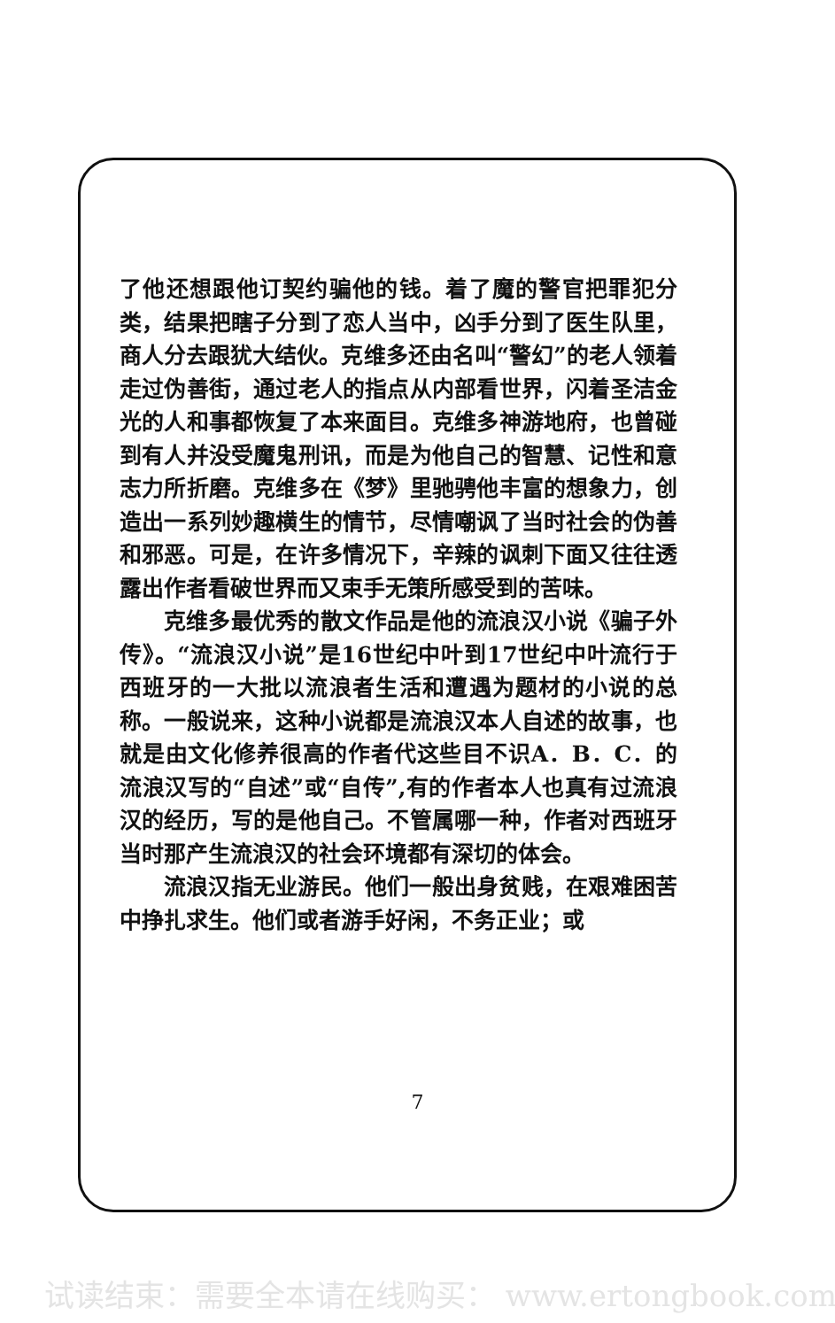了他还想跟他订契约骗他的钱。着了魔的警官把罪犯分类，结果把瞎子分到了恋人当中，凶手分到了医生队里，商人分去跟犹大结伙。克维多还由名叫“警幻”的老人领着走过伪善街，通过老人的指点从内部看世界，闪着圣洁金光的人和事都恢复了本来面目。克维多神游地府，也曾碰到有人并没受魔鬼刑讯，而是为他自己的智慧、记性和意志力所折磨。克维多在《梦》里驰骋他丰富的想象力，创造出一系列妙趣横生的情节，尽情嘲讽了当时社会的伪善和邪恶。可是，在许多情况下，辛辣的讽刺下面又往往透露出作者看破世界而又束手无策所感受到的苦味。
克维多最优秀的散文作品是他的流浪汉小说《骗子外传》。“流浪汉小说”是16世纪中叶到17世纪中叶流行于西班牙的一大批以流浪者生活和遭遇为题材的小说的总称。一般说来，这种小说都是流浪汉本人自述的故事，也就是由文化修养很高的作者代这些目不识A．B．C．的流浪汉写的“自述”或“自传”,有的作者本人也真有过流浪汉的经历，写的是他自己。不管属哪一种，作者对西班牙当时那产生流浪汉的社会环境都有深切的体会。
流浪汉指无业游民。他们一般出身贫贱，在艰难困苦中挣扎求生。他们或者游手好闲，不务正业；或
7
试读结束：需要全本请在线购买： www.ertongbook.com